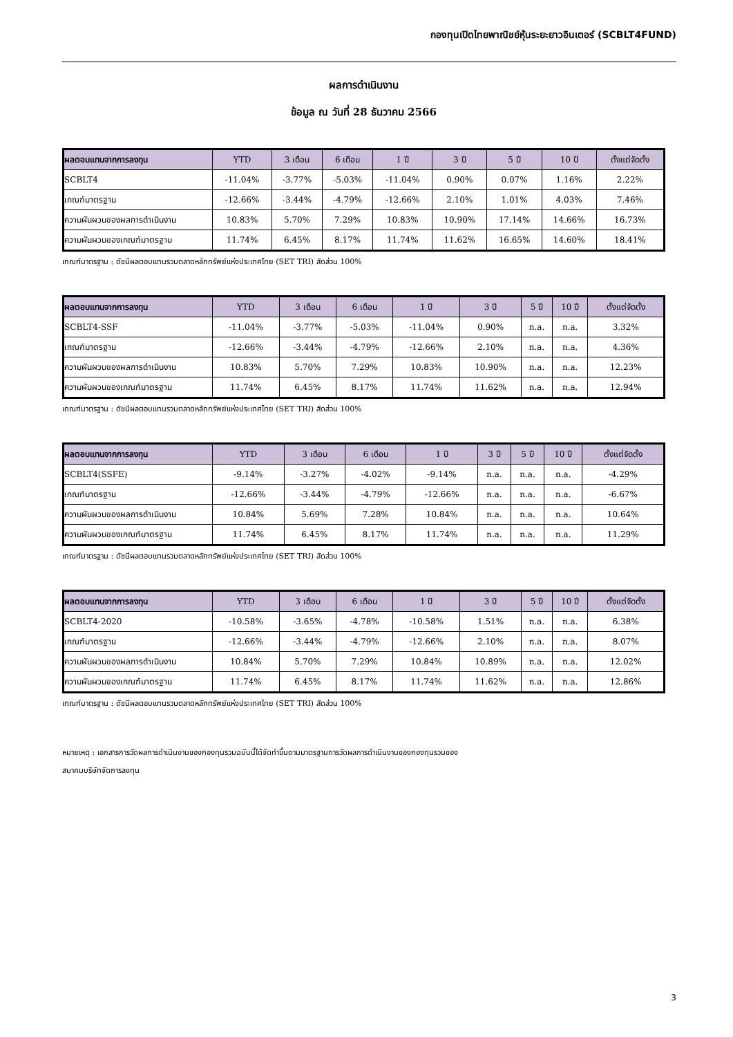กองทุนเปิดไทยพาณิชย์หุ้นระยะยาวอินเตอร์ (SCBLT4FUND)
ผลการดำเนินงาน
ข้อมูล ณ วันที่ 28 ธันวาคม 2566
| ผลตอบแทนจากการลงทุน | YTD | 3 เดือน | 6 เดือน | 1 ปี | 3 ปี | 5 ปี | 10 ปี | ตั้งแต่จัดตั้ง |
| --- | --- | --- | --- | --- | --- | --- | --- | --- |
| SCBLT4 | -11.04% | -3.77% | -5.03% | -11.04% | 0.90% | 0.07% | 1.16% | 2.22% |
| เกณฑ์มาตรฐาน | -12.66% | -3.44% | -4.79% | -12.66% | 2.10% | 1.01% | 4.03% | 7.46% |
| ความผันผวนของผลการดำเนินงาน | 10.83% | 5.70% | 7.29% | 10.83% | 10.90% | 17.14% | 14.66% | 16.73% |
| ความผันผวนของเกณฑ์มาตรฐาน | 11.74% | 6.45% | 8.17% | 11.74% | 11.62% | 16.65% | 14.60% | 18.41% |
เกณฑ์มาตรฐาน : ดัชนีผลตอบแทนรวมตลาดหลักทรัพย์แห่งประเทศไทย (SET TRI) สัดส่วน 100%
| ผลตอบแทนจากการลงทุน | YTD | 3 เดือน | 6 เดือน | 1 ปี | 3 ปี | 5 ปี | 10 ปี | ตั้งแต่จัดตั้ง |
| --- | --- | --- | --- | --- | --- | --- | --- | --- |
| SCBLT4-SSF | -11.04% | -3.77% | -5.03% | -11.04% | 0.90% | n.a. | n.a. | 3.32% |
| เกณฑ์มาตรฐาน | -12.66% | -3.44% | -4.79% | -12.66% | 2.10% | n.a. | n.a. | 4.36% |
| ความผันผวนของผลการดำเนินงาน | 10.83% | 5.70% | 7.29% | 10.83% | 10.90% | n.a. | n.a. | 12.23% |
| ความผันผวนของเกณฑ์มาตรฐาน | 11.74% | 6.45% | 8.17% | 11.74% | 11.62% | n.a. | n.a. | 12.94% |
เกณฑ์มาตรฐาน : ดัชนีผลตอบแทนรวมตลาดหลักทรัพย์แห่งประเทศไทย (SET TRI) สัดส่วน 100%
| ผลตอบแทนจากการลงทุน | YTD | 3 เดือน | 6 เดือน | 1 ปี | 3 ปี | 5 ปี | 10 ปี | ตั้งแต่จัดตั้ง |
| --- | --- | --- | --- | --- | --- | --- | --- | --- |
| SCBLT4(SSFE) | -9.14% | -3.27% | -4.02% | -9.14% | n.a. | n.a. | n.a. | -4.29% |
| เกณฑ์มาตรฐาน | -12.66% | -3.44% | -4.79% | -12.66% | n.a. | n.a. | n.a. | -6.67% |
| ความผันผวนของผลการดำเนินงาน | 10.84% | 5.69% | 7.28% | 10.84% | n.a. | n.a. | n.a. | 10.64% |
| ความผันผวนของเกณฑ์มาตรฐาน | 11.74% | 6.45% | 8.17% | 11.74% | n.a. | n.a. | n.a. | 11.29% |
เกณฑ์มาตรฐาน : ดัชนีผลตอบแทนรวมตลาดหลักทรัพย์แห่งประเทศไทย (SET TRI) สัดส่วน 100%
| ผลตอบแทนจากการลงทุน | YTD | 3 เดือน | 6 เดือน | 1 ปี | 3 ปี | 5 ปี | 10 ปี | ตั้งแต่จัดตั้ง |
| --- | --- | --- | --- | --- | --- | --- | --- | --- |
| SCBLT4-2020 | -10.58% | -3.65% | -4.78% | -10.58% | 1.51% | n.a. | n.a. | 6.38% |
| เกณฑ์มาตรฐาน | -12.66% | -3.44% | -4.79% | -12.66% | 2.10% | n.a. | n.a. | 8.07% |
| ความผันผวนของผลการดำเนินงาน | 10.84% | 5.70% | 7.29% | 10.84% | 10.89% | n.a. | n.a. | 12.02% |
| ความผันผวนของเกณฑ์มาตรฐาน | 11.74% | 6.45% | 8.17% | 11.74% | 11.62% | n.a. | n.a. | 12.86% |
เกณฑ์มาตรฐาน : ดัชนีผลตอบแทนรวมตลาดหลักทรัพย์แห่งประเทศไทย (SET TRI) สัดส่วน 100%
หมายเหตุ : เอกสารการวัดผลการดำเนินงานของกองทุนรวมฉบับนี้ได้จัดทำขึ้นตามมาตรฐานการวัดผลการดำเนินงานของกองทุนรวมของ
สมาคมบริษัทจัดการลงทุน
3